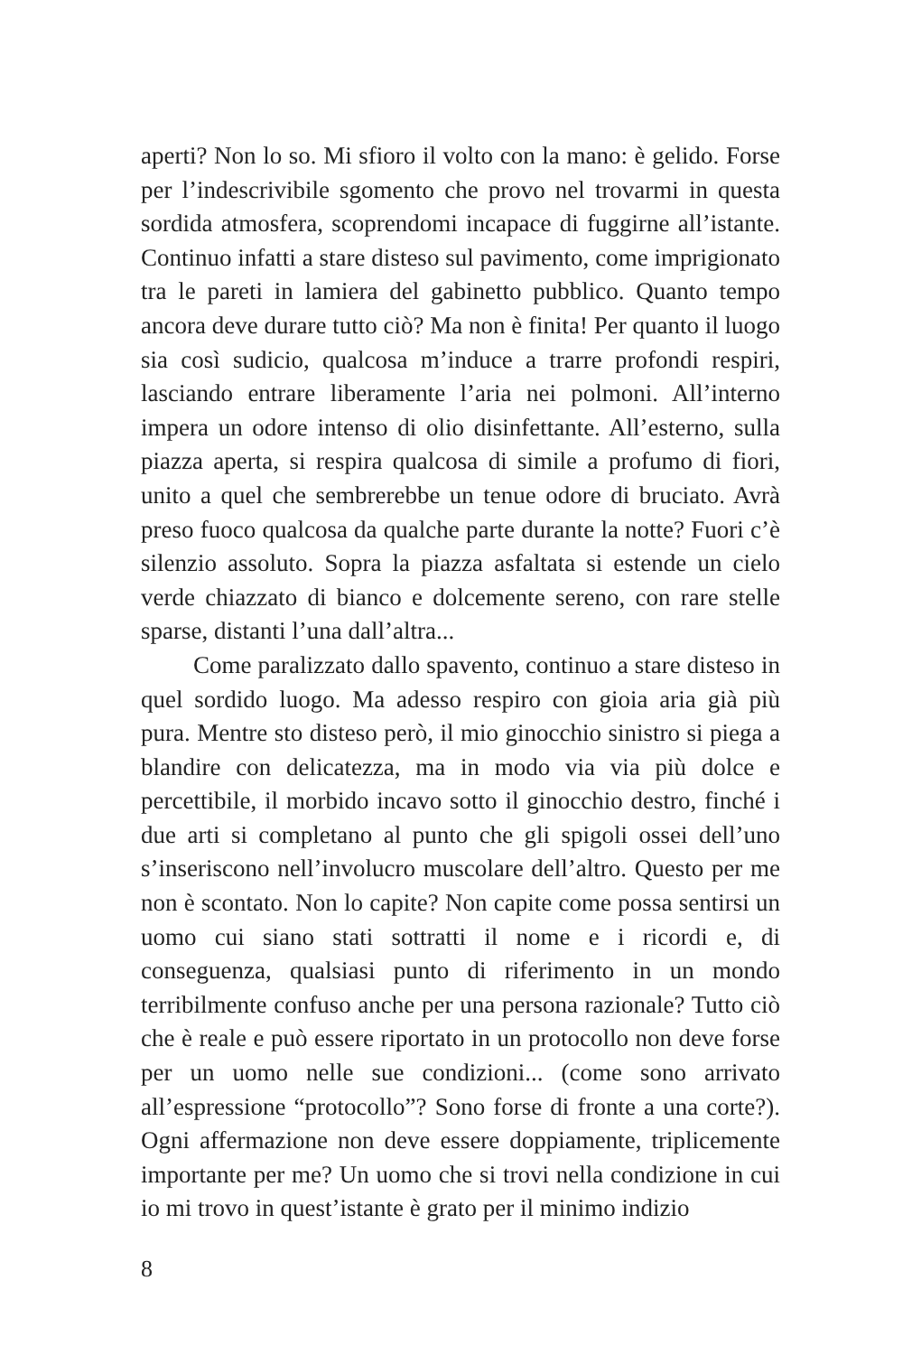aperti? Non lo so. Mi sfioro il volto con la mano: è gelido. Forse per l’indescrivibile sgomento che provo nel trovarmi in questa sordida atmosfera, scoprendomi incapace di fuggirne all’istante. Continuo infatti a stare disteso sul pavimento, come imprigionato tra le pareti in lamiera del gabinetto pubblico. Quanto tempo ancora deve durare tutto ciò? Ma non è finita! Per quanto il luogo sia così sudicio, qualcosa m’induce a trarre profondi respiri, lasciando entrare liberamente l’aria nei polmoni. All’interno impera un odore intenso di olio disinfettante. All’esterno, sulla piazza aperta, si respira qualcosa di simile a profumo di fiori, unito a quel che sembrerebbe un tenue odore di bruciato. Avrà preso fuoco qualcosa da qualche parte durante la notte? Fuori c’è silenzio assoluto. Sopra la piazza asfaltata si estende un cielo verde chiazzato di bianco e dolcemente sereno, con rare stelle sparse, distanti l’una dall’altra...
Come paralizzato dallo spavento, continuo a stare disteso in quel sordido luogo. Ma adesso respiro con gioia aria già più pura. Mentre sto disteso però, il mio ginocchio sinistro si piega a blandire con delicatezza, ma in modo via via più dolce e percettibile, il morbido incavo sotto il ginocchio destro, finché i due arti si completano al punto che gli spigoli ossei dell’uno s’inseriscono nell’involucro muscolare dell’altro. Questo per me non è scontato. Non lo capite? Non capite come possa sentirsi un uomo cui siano stati sottratti il nome e i ricordi e, di conseguenza, qualsiasi punto di riferimento in un mondo terribilmente confuso anche per una persona razionale? Tutto ciò che è reale e può essere riportato in un protocollo non deve forse per un uomo nelle sue condizioni... (come sono arrivato all’espressione “protocollo”? Sono forse di fronte a una corte?). Ogni affermazione non deve essere doppiamente, triplicemente importante per me? Un uomo che si trovi nella condizione in cui io mi trovo in quest’istante è grato per il minimo indizio
8